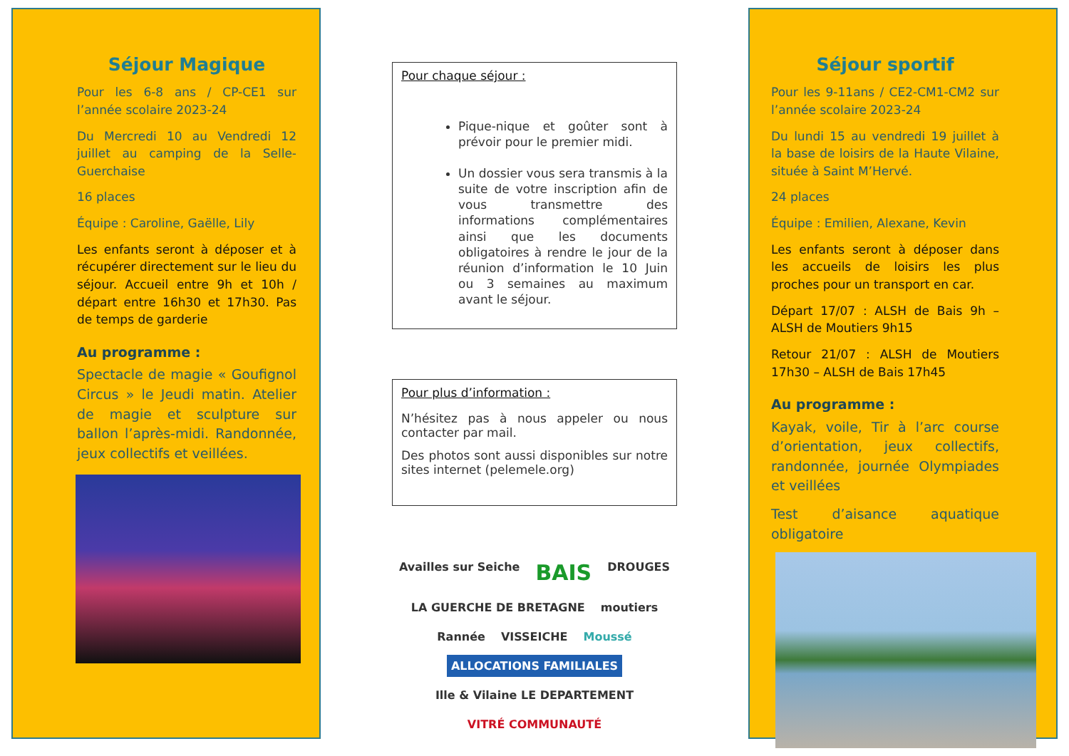Séjour Magique
Pour les 6-8 ans / CP-CE1 sur l’année scolaire 2023-24
Du Mercredi 10 au Vendredi 12 juillet au camping de la Selle-Guerchaise
16 places
Équipe : Caroline, Gaëlle, Lily
Les enfants seront à déposer et à récupérer directement sur le lieu du séjour. Accueil entre 9h et 10h / départ entre 16h30 et 17h30. Pas de temps de garderie
Au programme :
Spectacle de magie « Goufignol Circus » le Jeudi matin. Atelier de magie et sculpture sur ballon l’après-midi. Randonnée, jeux collectifs et veillées.
Pour chaque séjour :
Pique-nique et goûter sont à prévoir pour le premier midi.
Un dossier vous sera transmis à la suite de votre inscription afin de vous transmettre des informations complémentaires ainsi que les documents obligatoires à rendre le jour de la réunion d’information le 10 Juin ou 3 semaines au maximum avant le séjour.
Pour plus d’information :
N’hésitez pas à nous appeler ou nous contacter par mail.
Des photos sont aussi disponibles sur notre sites internet (pelemele.org)
Availles sur Seiche BAIS DROUGES LA GUERCHE DE BRETAGNE moutiers Rannée VISSEICHE Moussé ALLOCATIONS FAMILIALES Ille & Vilaine LE DEPARTEMENT VITRÉ COMMUNAUTÉ
Séjour sportif
Pour les 9-11ans / CE2-CM1-CM2 sur l’année scolaire 2023-24
Du lundi 15 au vendredi 19 juillet à la base de loisirs de la Haute Vilaine, située à Saint M’Hervé.
24 places
Équipe : Emilien, Alexane, Kevin
Les enfants seront à déposer dans les accueils de loisirs les plus proches pour un transport en car.
Départ 17/07 : ALSH de Bais 9h – ALSH de Moutiers 9h15
Retour 21/07 : ALSH de Moutiers 17h30 – ALSH de Bais 17h45
Au programme :
Kayak, voile, Tir à l’arc course d’orientation, jeux collectifs, randonnée, journée Olympiades et veillées
Test d’aisance aquatique obligatoire